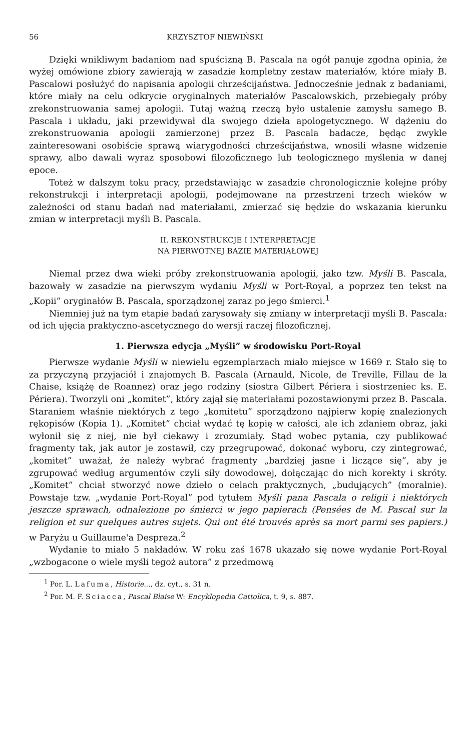56 KRZYSZTOF NIEWIŃSKI
Dzięki wnikliwym badaniom nad spuścizną B. Pascala na ogół panuje zgodna opinia, że wyżej omówione zbiory zawierają w zasadzie kompletny zestaw materiałów, które miały B. Pascalowi posłużyć do napisania apologii chrześcijaństwa. Jednocześnie jednak z badaniami, które miały na celu odkrycie oryginalnych materiałów Pascalowskich, przebiegały próby zrekonstruowania samej apologii. Tutaj ważną rzeczą było ustalenie zamysłu samego B. Pascala i układu, jaki przewidywał dla swojego dzieła apologetycznego. W dążeniu do zrekonstruowania apologii zamierzonej przez B. Pascala badacze, będąc zwykle zainteresowani osobiście sprawą wiarygodności chrześcijaństwa, wnosili własne widzenie sprawy, albo dawali wyraz sposobowi filozoficznego lub teologicznego myślenia w danej epoce.
Toteż w dalszym toku pracy, przedstawiając w zasadzie chronologicznie kolejne próby rekonstrukcji i interpretacji apologii, podejmowane na przestrzeni trzech wieków w zależności od stanu badań nad materiałami, zmierzać się będzie do wskazania kierunku zmian w interpretacji myśli B. Pascala.
II. REKONSTRUKCJE I INTERPRETACJE
NA PIERWOTNEJ BAZIE MATERIAŁOWEJ
Niemal przez dwa wieki próby zrekonstruowania apologii, jako tzw. Myśli B. Pascala, bazowały w zasadzie na pierwszym wydaniu Myśli w Port-Royal, a poprzez ten tekst na „Kopii” oryginałów B. Pascala, sporządzonej zaraz po jego śmierci.<sup>1</sup>
Niemniej już na tym etapie badań zarysowały się zmiany w interpretacji myśli B. Pascala: od ich ujęcia praktyczno-ascetycznego do wersji raczej filozoficznej.
1. Pierwsza edycja „Myśli” w środowisku Port-Royal
Pierwsze wydanie Myśli w niewielu egzemplarzach miało miejsce w 1669 r. Stało się to za przyczyną przyjaciół i znajomych B. Pascala (Arnauld, Nicole, de Treville, Fillau de la Chaise, książę de Roannez) oraz jego rodziny (siostra Gilbert Périera i siostrzeniec ks. E. Périera). Tworzyli oni „komitet”, który zajął się materiałami pozostawionymi przez B. Pascala. Staraniem właśnie niektórych z tego „komitetu” sporządzono najpierw kopię znalezionych rękopisów (Kopia 1). „Komitet” chciał wydać tę kopię w całości, ale ich zdaniem obraz, jaki wyłonił się z niej, nie był ciekawy i zrozumiały. Stąd wobec pytania, czy publikować fragmenty tak, jak autor je zostawił, czy przegrupować, dokonać wyboru, czy zintegrować, „komitet” uważał, że należy wybrać fragmenty „bardziej jasne i liczące się”, aby je zgrupować według argumentów czyli siły dowodowej, dołączając do nich korekty i skróty. „Komitet” chciał stworzyć nowe dzieło o celach praktycznych, „budujących” (moralnie). Powstaje tzw. „wydanie Port-Royal” pod tytułem Myśli pana Pascala o religii i niektórych jeszcze sprawach, odnalezione po śmierci w jego papierach (Pensées de M. Pascal sur la religion et sur quelques autres sujets. Qui ont été trouvés après sa mort parmi ses papiers.) w Paryżu u Guillaume'a Despreza.<sup>2</sup>
Wydanie to miało 5 nakładów. W roku zaś 1678 ukazało się nowe wydanie Port-Royal „wzbogacone o wiele myśli tegoż autora” z przedmową
<sup>1</sup> Por. L. Lafuma, Historie..., dz. cyt., s. 31 n.
<sup>2</sup> Por. M. F. Sciacca, Pascal Blaise W: Encyklopedia Cattolica, t. 9, s. 887.